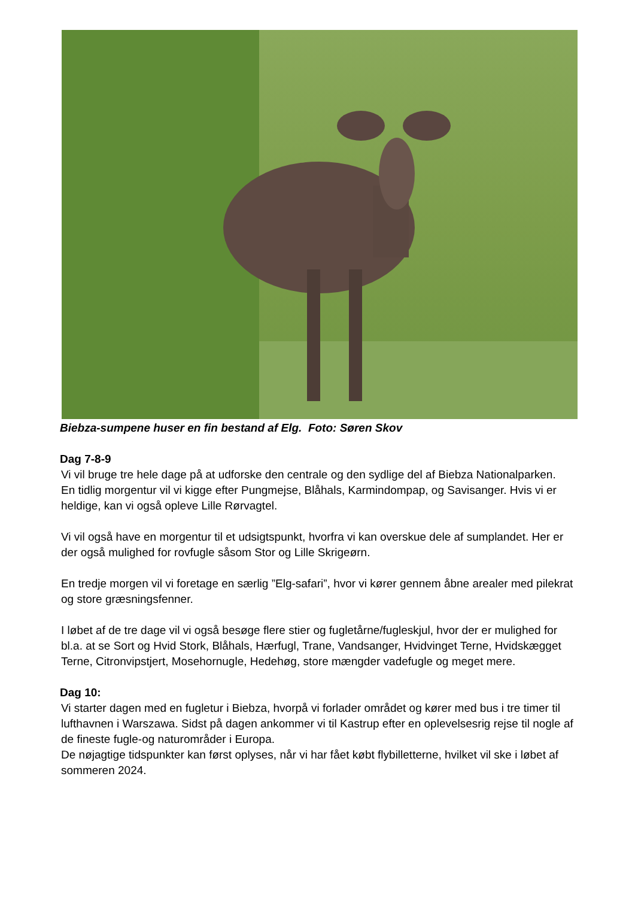Biebza-sumpene huser en fin bestand af Elg. Foto: Søren Skov
Dag 7-8-9
Vi vil bruge tre hele dage på at udforske den centrale og den sydlige del af Biebza Nationalparken.
En tidlig morgentur vil vi kigge efter Pungmejse, Blåhals, Karmindompap, og Savisanger. Hvis vi er heldige, kan vi også opleve Lille Rørvagtel.
Vi vil også have en morgentur til et udsigtspunkt, hvorfra vi kan overskue dele af sumplandet. Her er der også mulighed for rovfugle såsom Stor og Lille Skrigeørn.
En tredje morgen vil vi foretage en særlig ”Elg-safari”, hvor vi kører gennem åbne arealer med pilekrat og store græsningsfenner.
I løbet af de tre dage vil vi også besøge flere stier og fugletårne/fugleskjul, hvor der er mulighed for bl.a. at se Sort og Hvid Stork, Blåhals, Hærfugl, Trane, Vandsanger, Hvidvinget Terne, Hvidskægget Terne, Citronvipstjert, Mosehornugle, Hedehøg, store mængder vadefugle og meget mere.
Dag 10:
Vi starter dagen med en fugletur i Biebza, hvorpå vi forlader området og kører med bus i tre timer til lufthavnen i Warszawa. Sidst på dagen ankommer vi til Kastrup efter en oplevelsesrig rejse til nogle af de fineste fugle-og naturområder i Europa.
De nøjagtige tidspunkter kan først oplyses, når vi har fået købt flybilletterne, hvilket vil ske i løbet af sommeren 2024.